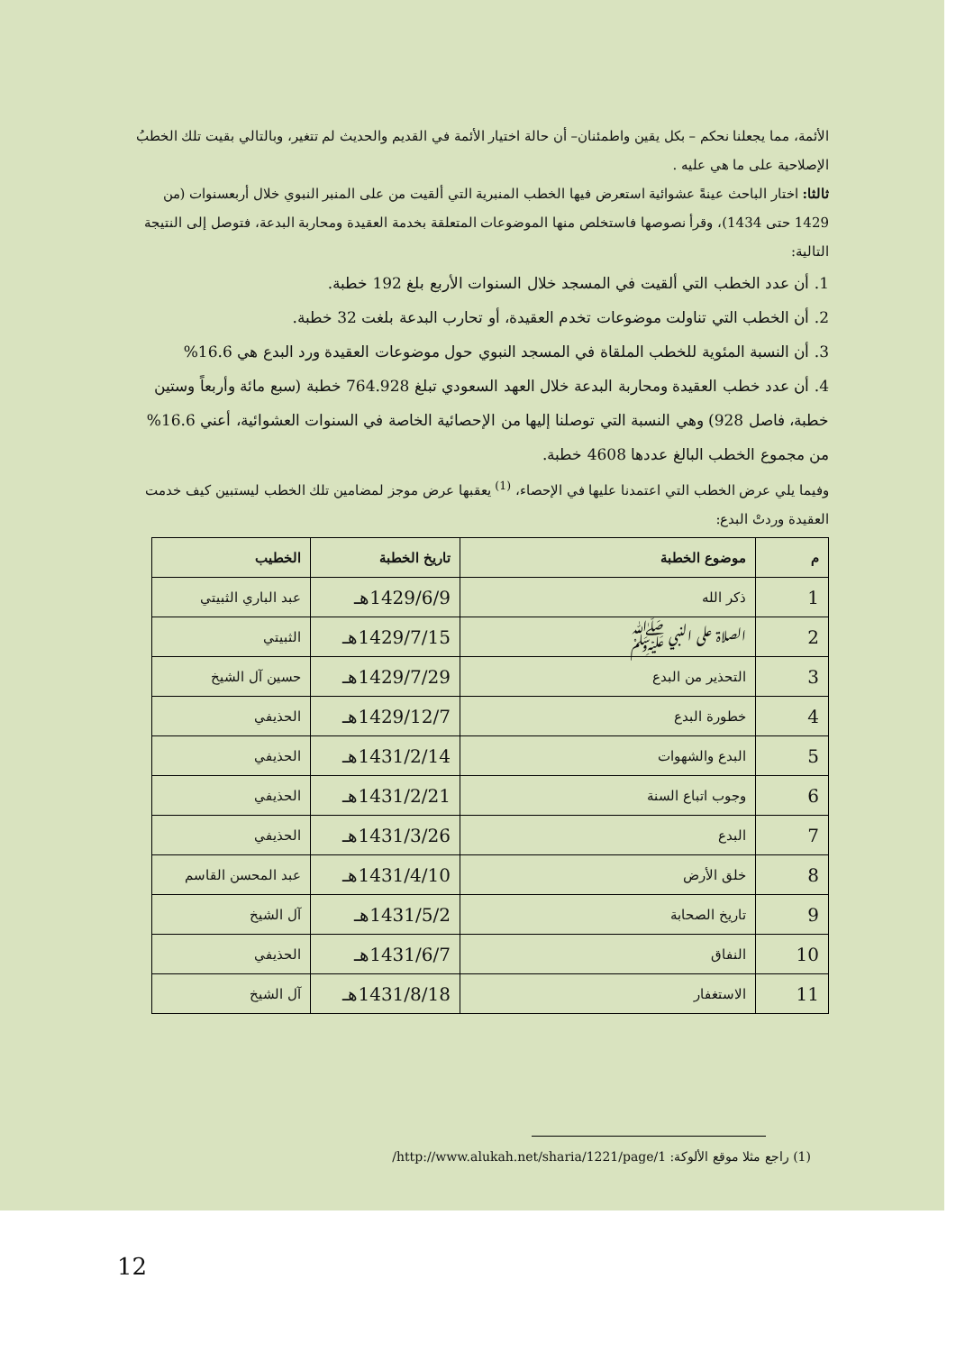الأئمة، مما يجعلنا نحكم – بكل يقين واطمئنان– أن حالة اختيار الأئمة في القديم والحديث لم تتغير، وبالتالي بقيت تلك الخطبُ الإصلاحية على ما هي عليه .
ثالثا: اختار الباحث عينةً عشوائية استعرض فيها الخطب المنبرية التي ألقيت من على المنبر النبوي خلال أربعسنوات (من 1429 حتى 1434)، وقرأ نصوصها فاستخلص منها الموضوعات المتعلقة بخدمة العقيدة ومحاربة البدعة، فتوصل إلى النتيجة التالية:
1. أن عدد الخطب التي ألقيت في المسجد خلال السنوات الأربع بلغ 192 خطبة.
2. أن الخطب التي تناولت موضوعات تخدم العقيدة، أو تحارب البدعة بلغت 32 خطبة.
3. أن النسبة المئوية للخطب الملقاة في المسجد النبوي حول موضوعات العقيدة ورد البدع هي 16.6%
4. أن عدد خطب العقيدة ومحاربة البدعة خلال العهد السعودي تبلغ 764.928 خطبة (سبع مائة وأربعاً وستين خطبة، فاصل 928) وهي النسبة التي توصلنا إليها من الإحصائية الخاصة في السنوات العشوائية، أعني 16.6% من مجموع الخطب البالغ عددها 4608 خطبة.
وفيما يلي عرض الخطب التي اعتمدنا عليها في الإحصاء، <sup>(1)</sup> يعقبها عرض موجز لمضامين تلك الخطب ليستبين كيف خدمت العقيدة وردتْ البدع:
| م | موضوع الخطبة | تاريخ الخطبة | الخطيب |
| --- | --- | --- | --- |
| 1 | ذكر الله | 1429/6/9هـ | عبد الباري الثبيتي |
| 2 | الصلاة على النبي ﷺ | 1429/7/15هـ | الثبيتي |
| 3 | التحذير من البدع | 1429/7/29هـ | حسين آل الشيخ |
| 4 | خطورة البدع | 1429/12/7هـ | الحذيفي |
| 5 | البدع والشهوات | 1431/2/14هـ | الحذيفي |
| 6 | وجوب اتباع السنة | 1431/2/21هـ | الحذيفي |
| 7 | البدع | 1431/3/26هـ | الحذيفي |
| 8 | خلق الأرض | 1431/4/10هـ | عبد المحسن القاسم |
| 9 | تاريخ الصحابة | 1431/5/2هـ | آل الشيخ |
| 10 | النفاق | 1431/6/7هـ | الحذيفي |
| 11 | الاستغفار | 1431/8/18هـ | آل الشيخ |
(1) راجع مثلا موقع الألوكة: http://www.alukah.net/sharia/1221/page/1/
12